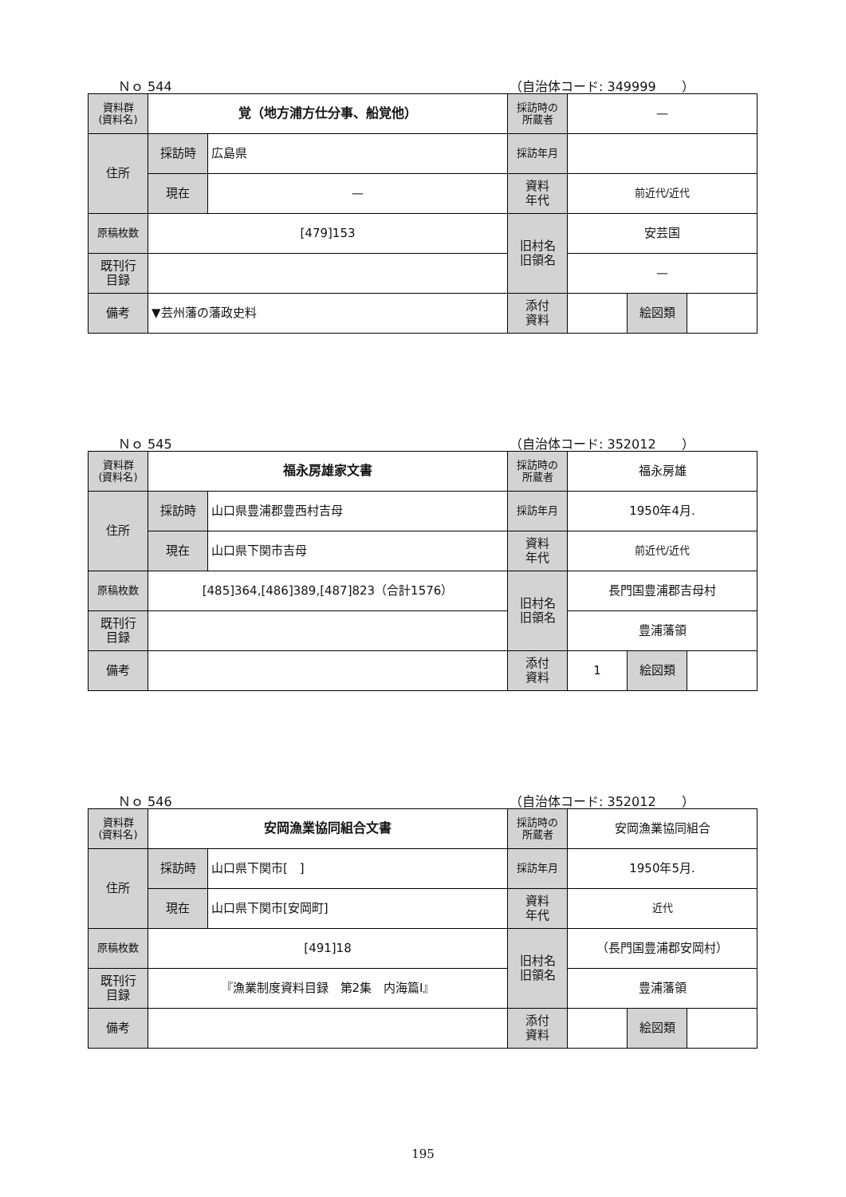Ｎｏ 544 （自治体コード: 349999　　）
| 資料群 (資料名) | 覚（地方浦方仕分事、船覚他） | | 採訪時の 所蔵者 | — | | |
| 住所 | 採訪時 | 広島県 | 採訪年月 | | | |
| | 現在 | — | 資料 年代 | 前近代/近代 | | |
| 原稿枚数 | [479]153 | | 旧村名 旧領名 | 安芸国 | | |
| 既刊行 目録 | | | | — | | |
| 備考 | ▼芸州藩の藩政史料 | | | | | |
| | | | 添付 資料 | | 絵図類 | |
Ｎｏ 545 （自治体コード: 352012　　）
| 資料群 (資料名) | 福永房雄家文書 | | 採訪時の 所蔵者 | 福永房雄 | | |
| 住所 | 採訪時 | 山口県豊浦郡豊西村吉母 | 採訪年月 | 1950年4月. | | |
| | 現在 | 山口県下関市吉母 | 資料 年代 | 前近代/近代 | | |
| 原稿枚数 | [485]364,[486]389,[487]823（合計1576） | | 旧村名 旧領名 | 長門国豊浦郡吉母村 | | |
| 既刊行 目録 | | | | 豊浦藩領 | | |
| 備考 | | | | | | |
| | | | 添付 資料 | 1 | 絵図類 | |
Ｎｏ 546 （自治体コード: 352012　　）
| 資料群 (資料名) | 安岡漁業協同組合文書 | | 採訪時の 所蔵者 | 安岡漁業協同組合 | | |
| 住所 | 採訪時 | 山口県下関市[ ] | 採訪年月 | 1950年5月. | | |
| | 現在 | 山口県下関市[安岡町] | 資料 年代 | 近代 | | |
| 原稿枚数 | [491]18 | | 旧村名 旧領名 | （長門国豊浦郡安岡村） | | |
| 既刊行 目録 | 『漁業制度資料目録 第2集 内海篇Ⅰ』 | | | 豊浦藩領 | | |
| 備考 | | | | | | |
| | | | 添付 資料 | | 絵図類 | |
195